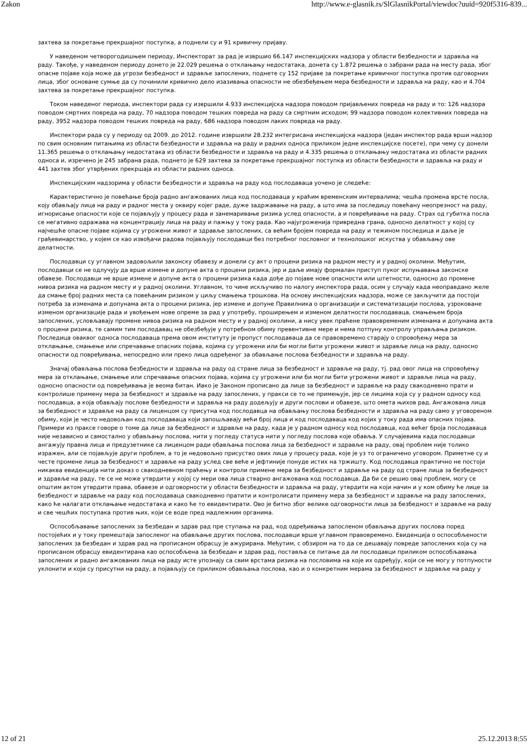Zakon http://www.e-glasnik.rs/SlGlasnikPortal/viewdoc?uuid=920f5316-839...
захтева за покретање прекршајног поступка, а поднели су и 91 кривичну пријаву.
У наведеном четворогодишњем периоду, Инспекторат за рад је извршио 66.147 инспекцијских надзора у области безбедности и здравља на раду. Такође, у наведеном периоду донето је 22.029 решења о отклањању недостатака, донета су 1.872 решења о забрани рада на месту рада, због опасне појаве која може да угрози безбедност и здравље запослених, поднете су 152 пријаве за покретање кривичног поступка против одговорних лица, због основане сумње да су починили кривично дело изазивања опасности не обезбеђењем мера безбедности и здравља на раду, као и 4.704 захтева за покретање прекршајног поступка.
Током наведеног периода, инспектори рада су извршили 4.933 инспекцијска надзора поводом пријављених повреда на раду и то: 126 надзора поводом смртних повреда на раду, 70 надзора поводом тешких повреда на раду са смртним исходом; 99 надзора поводом колективних повреда на раду, 3952 надзора поводом тешких повреда на раду, 686 надзора поводом лаких повреда на раду.
Инспектори рада су у периоду од 2009. до 2012. године извршили 28.232 интегрисана инспекцијска надзора (један инспектор рада врши надзор по свим основним питањима из области безбедности и здравља на раду и радних односа приликом једне инспекцијске посете), при чему су донели 11.365 решења о отклањању недостатака из области безбедности и здравља на раду и 4.335 решења о отклањању недостатака из области радних односа и, изречено је 245 забрана рада, поднето је 629 захтева за покретање прекршајног поступка из области безбедности и здравља на раду и 441 захтев због утврђених прекршаја из области радних односа.
Инспекцијским надзорима у области безбедности и здравља на раду код послодаваца уочено је следеће:
Карактеристично је повећање броја радно ангажованих лица код послодаваца у краћим временским интервалима; чешћа промена врсте посла, коју обављају лица на раду и радног места у оквиру којег раде, дуже задржавање на раду, а што има за последицу повећану неопрезност на раду, игнорисање опасности које се појављују у процесу рада и занемаривање ризика услед опасности, а и повређивање на раду. Страх од губитка посла се негативно одражава на концентрацију лица на раду и пажњу у току рада. Као најугроженија привредна грана, односно делатност у којој су најчешће опасне појаве којима су угрожени живот и здравље запослених, са већим бројем повреда на раду и тежином последица и даље је грађевинарство, у којем се као извођачи радова појављују послодавци без потребног пословног и технолошког искуства у обављању ове делатности.
Послодавци су углавном задовољили законску обавезу и донели су акт о процени ризика на радном месту и у радној околини. Међутим, послодавци се не одлучују да врше измене и допуне акта о процени ризика, јер и даље имају формалан приступ пуког испуњавања законске обавезе. Послодавци не врше измене и допуне акта о процени ризика када дође до појаве нове опасности или штетности, односно до промене нивоа ризика на радном месту и у радној околини. Углавном, то чине искључиво по налогу инспектора рада, осим у случају када неоправдано желе да смање број радних места са повећаним ризиком у циљу смањења трошкова. На основу инспекцијских надзора, може се закључити да постоји потреба за изменама и допунама акта о процени ризика, јер измене и допуне Правилника о организацији и систематизацији послова, узроковане изменом организације рада и увођењем нове опреме за рад у употребу, проширењем и изменом делатности послодаваца, смањењем броја запослених, условљавају промене нивоа ризика на радном месту и у радној околини, а нису увек праћене правовременим изменама и допунама акта о процени ризика, те самим тим послодавац не обезбеђује у потребном обиму превентивне мере и нема потпуну контролу управљања ризиком. Последица оваквог односа послодаваца према овом институту је пропуст послодаваца да се правовремено старају о спровођењу мера за отклањање, смањење или спречавање опасних појава, којима су угрожени или би могли бити угрожени живот и здравље лица на раду, односно опасности од повређивања, непосредно или преко лица одређеног за обављање послова безбедности и здравља на раду.
Значај обављања послова безбедности и здравља на раду од стране лица за безбедност и здравље на раду, тј. рад овог лица на спровођењу мера за отклањање, смањење или спречавање опасних појава, којима су угрожени или би могли бити угрожени живот и здравље лица на раду, односно опасности од повређивања је веома битан. Иако је Законом прописано да лице за безбедност и здравље на раду свакодневно прати и контролише примену мера за безбедност и здравље на раду запослених, у пракси се то не примењује, јер се лицима која су у радном односу код послодавца, а која обављају послове безбедности и здравља на раду додељују и други послови и обавезе, што омета њихов рад. Ангажована лица за безбедност и здравље на раду са лиценцом су присутна код послодавца на обављању послова безбедности и здравља на раду само у уговореном обиму, који је често недовољан код послодаваца који запошљавају већи број лица и код послодаваца код којих у току рада има опасних појава. Примери из праксе говоре о томе да лице за безбедност и здравље на раду, када је у радном односу код послодавца, код већег броја послодаваца није независно и самостално у обављању послова, нити у погледу статуса нити у погледу послова које обавља. У случајевима када послодавци ангажују правна лица и предузетнике са лиценцом ради обављања послова лица за безбедност и здравље на раду, овај проблем није толико изражен, али се појављује други проблем, а то је недовољно присуство ових лица у процесу рада, које је уз то ограничено уговором. Приметне су и честе промене лица за безбедност и здравље на раду услед све веће и јефтиније понуде истих на тржишту. Код послодавца практично не постоји никаква евиденција нити доказ о свакодневном праћењу и контроли примене мера за безбедност и здравље на раду од стране лица за безбедност и здравље на раду, те се не може утврдити у којој су мери ова лица стварно ангажована код послодавца. Да би се решио овај проблем, могу се општим актом утврдити права, обавезе и одговорности у области безбедности и здравља на раду, утврдити на који начин и у ком обиму ће лице за безбедност и здравље на раду код послодаваца свакодневно пратити и контролисати примену мера за безбедност и здравље на раду запослених, како ће налагати отклањање недостатака и како ће то евидентирати. Ово је битно због велике одговорности лица за безбедност и здравље на раду и све чешћих поступака против њих, који се воде пред надлежним органима.
Оспособљавање запослених за безбедан и здрав рад пре ступања на рад, код одређивања запосленом обављања других послова поред постојећих и у току премештаја запосленог на обављање других послова, послодавци врше углавном правовремено. Евиденција о оспособљености запослених за безбедан и здрав рад на прописаном обрасцу је ажурирана. Међутим, с обзиром на то да се дешавају повреде запослених која су на прописаном обрасцу евидентирана као оспособљена за безбедан и здрав рад, поставља се питање да ли послодавци приликом оспособљавања запослених и радно ангажованих лица на раду исте упознају са свим врстама ризика на пословима на које их одређују, који се не могу у потпуности уклонити и који су присутни на раду, а појављују се приликом обављања послова, као и о конкретним мерама за безбедност и здравље на раду у
12 of 21 25.12.2013 8:55